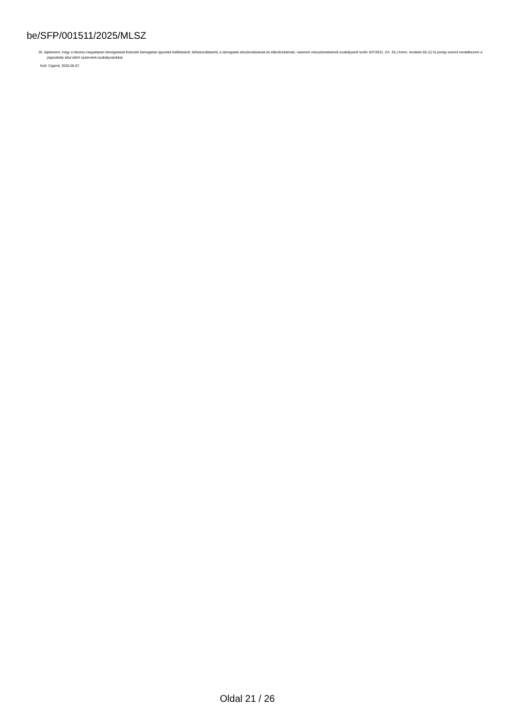be/SFP/001511/2025/MLSZ
26. kijelentem, hogy a látvány-csapatsport támogatását biztosító támogatási igazolás kiállításáról, felhasználásáról, a támogatás elszámolásának és ellenőrzésének, valamint visszafizetésének szabályairól szóló 107/2011. (VI. 30.) Korm. rendelet 6§ (1) h) pontja szerint rendelkezem a jogszabály által előírt számviteli szabályzatokkal.
Kelt: Cigánd, 2025.05.07.
Oldal 21 / 26